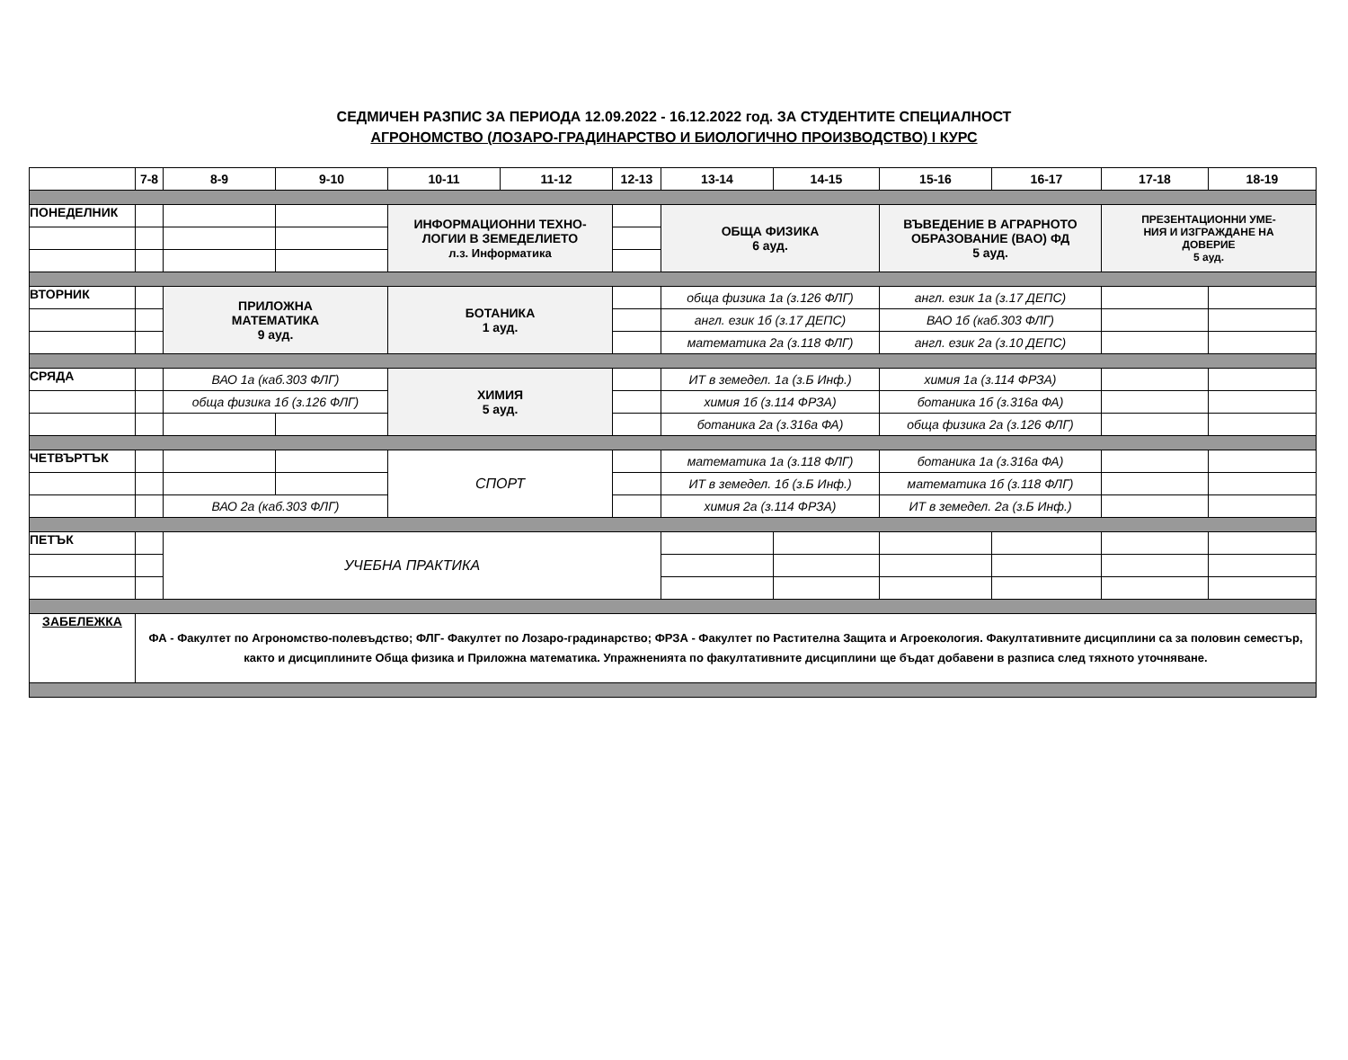СЕДМИЧЕН РАЗПИС ЗА ПЕРИОДА 12.09.2022 - 16.12.2022 год. ЗА СТУДЕНТИТЕ СПЕЦИАЛНОСТ
АГРОНОМСТВО (ЛОЗАРО-ГРАДИНАРСТВО И БИОЛОГИЧНО ПРОИЗВОДСТВО) I КУРС
| | 7-8 | 8-9 | 9-10 | 10-11 | 11-12 | 12-13 | 13-14 | 14-15 | 15-16 | 16-17 | 17-18 | 18-19 |
| ПОНЕДЕЛНИК | | | | ИНФОРМАЦИОННИ ТЕХНО- ЛОГИИ В ЗЕМЕДЕЛИЕТО л.з. Информатика | | | ОБЩА ФИЗИКА 6 ауд. | | ВЪВЕДЕНИЕ В АГРАРНОТО ОБРАЗОВАНИЕ (ВАО) ФД 5 ауд. | | ПРЕЗЕНТАЦИОННИ УМЕ- НИЯ И ИЗГРАЖДАНЕ НА ДОВЕРИЕ 5 ауд. | |
| ВТОРНИК | | ПРИЛОЖНА МАТЕМАТИКА 9 ауд. | | БОТАНИКА 1 ауд. | | | обща физика 1а (з.126 ФЛГ) | | англ. език 1а (з.17 ДЕПС) | | | |
| | | | | | | | англ. език 1б (з.17 ДЕПС) | | ВАО 1б (каб.303 ФЛГ) | | | |
| | | | | | | | математика 2а (з.118 ФЛГ) | | англ. език 2а (з.10 ДЕПС) | | | |
| СРЯДА | | ВАО 1а (каб.303 ФЛГ) | | ХИМИЯ 5 ауд. | | | ИТ в земедел. 1а (з.Б Инф.) | | химия 1а (з.114 ФРЗА) | | | |
| | | обща физика 1б (з.126 ФЛГ) | | | | | химия 1б (з.114 ФРЗА) | | ботаника 1б (з.316а ФА) | | | |
| | | | | | | | ботаника 2а (з.316а ФА) | | обща физика 2а (з.126 ФЛГ) | | | |
| ЧЕТВЪРТЪК | | | | СПОРТ | | | математика 1а (з.118 ФЛГ) | | ботаника 1а (з.316а ФА) | | | |
| | | | | | | | ИТ в земедел. 1б (з.Б Инф.) | | математика 1б (з.118 ФЛГ) | | | |
| | | ВАО 2а (каб.303 ФЛГ) | | | | | химия 2а (з.114 ФРЗА) | | ИТ в земедел. 2а (з.Б Инф.) | | | |
| ПЕТЪК | | УЧЕБНА ПРАКТИКА | | | | | | | | | | |
| ЗАБЕЛЕЖКА | ФА - Факултет по Агрономство-полевъдство; ФЛГ- Факултет по Лозаро-градинарство; ФРЗА - Факултет по Растителна Защита и Агроекология. Факултативните дисциплини са за половин семестър, както и дисциплините Обща физика и Приложна математика. Упражненията по факултативните дисциплини ще бъдат добавени в разписа след тяхното уточняване. | | | | | | | | | | | |